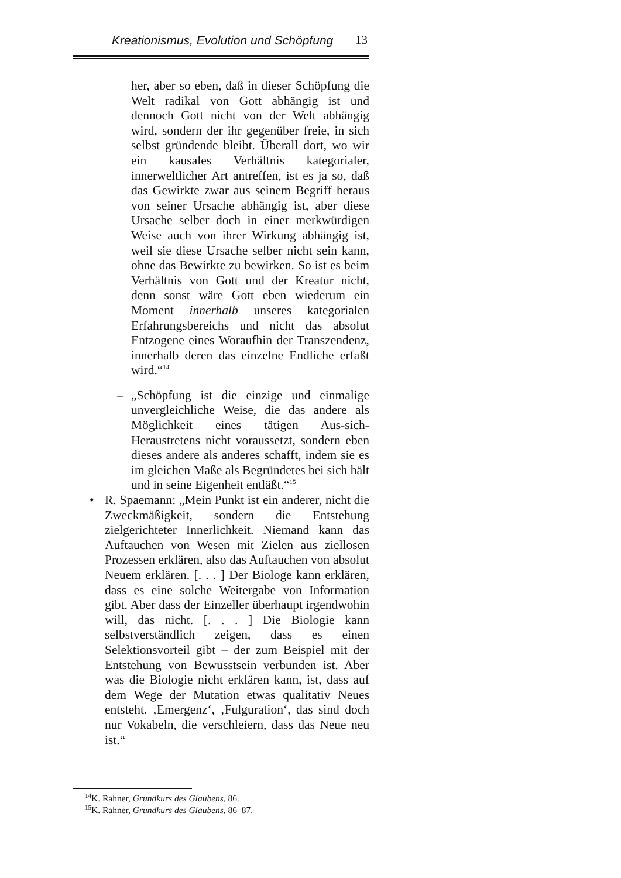Kreationismus, Evolution und Schöpfung 13
her, aber so eben, daß in dieser Schöpfung die Welt radikal von Gott abhängig ist und dennoch Gott nicht von der Welt abhängig wird, sondern der ihr gegenüber freie, in sich selbst gründende bleibt. Überall dort, wo wir ein kausales Verhältnis kategorialer, innerweltlicher Art antreffen, ist es ja so, daß das Gewirkte zwar aus seinem Begriff heraus von seiner Ursache abhängig ist, aber diese Ursache selber doch in einer merkwürdigen Weise auch von ihrer Wirkung abhängig ist, weil sie diese Ursache selber nicht sein kann, ohne das Bewirkte zu bewirken. So ist es beim Verhältnis von Gott und der Kreatur nicht, denn sonst wäre Gott eben wiederum ein Moment innerhalb unseres kategorialen Erfahrungsbereichs und nicht das absolut Entzogene eines Woraufhin der Transzendenz, innerhalb deren das einzelne Endliche erfaßt wird.“<sup>14</sup>
– „Schöpfung ist die einzige und einmalige unvergleichliche Weise, die das andere als Möglichkeit eines tätigen Aus-sich-Heraustretens nicht voraussetzt, sondern eben dieses andere als anderes schafft, indem sie es im gleichen Maße als Begründetes bei sich hält und in seine Eigenheit entläßt.“<sup>15</sup>
• R. Spaemann: „Mein Punkt ist ein anderer, nicht die Zweckmäßigkeit, sondern die Entstehung zielgerichteter Innerlichkeit. Niemand kann das Auftauchen von Wesen mit Zielen aus ziellosen Prozessen erklären, also das Auftauchen von absolut Neuem erklären. [. . . ] Der Biologe kann erklären, dass es eine solche Weitergabe von Information gibt. Aber dass der Einzeller überhaupt irgendwohin will, das nicht. [. . . ] Die Biologie kann selbstverständlich zeigen, dass es einen Selektionsvorteil gibt – der zum Beispiel mit der Entstehung von Bewusstsein verbunden ist. Aber was die Biologie nicht erklären kann, ist, dass auf dem Wege der Mutation etwas qualitativ Neues entsteht. ‚Emergenz‘, ‚Fulguration‘, das sind doch nur Vokabeln, die verschleiern, dass das Neue neu ist.“
<sup>14</sup> K. Rahner, Grundkurs des Glaubens, 86.
<sup>15</sup> K. Rahner, Grundkurs des Glaubens, 86–87.